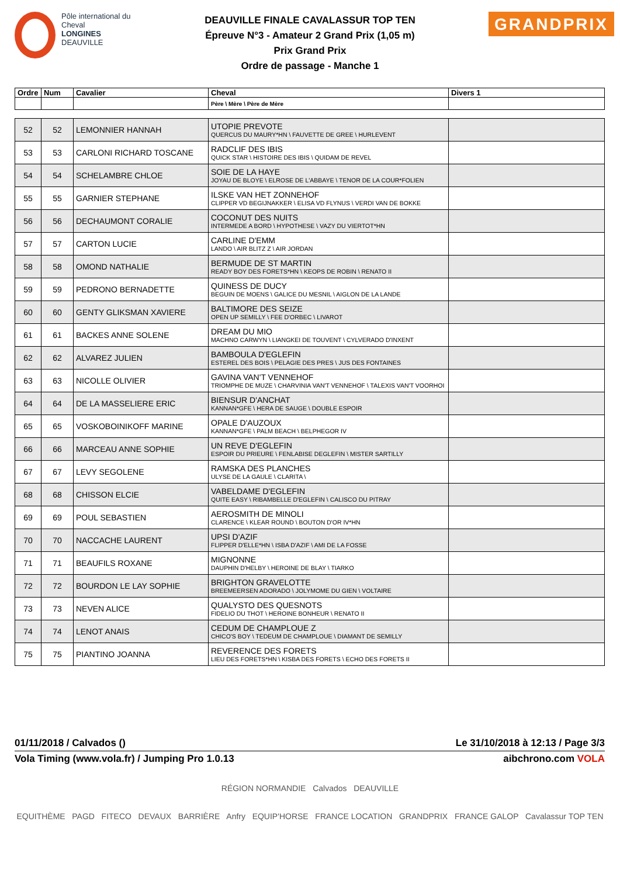Pôle international du Cheval
LONGINES
DEAUVILLE
DEAUVILLE FINALE CAVALASSUR TOP TEN
Épreuve N°3 - Amateur 2 Grand Prix (1,05 m)
Prix Grand Prix
Ordre de passage - Manche 1
GRANDPRIX
| Ordre | Num | Cavalier | Cheval | Divers 1 |
| --- | --- | --- | --- | --- |
| | | | Père \ Mère \ Père de Mère | |
| 52 | 52 | LEMONNIER HANNAH | UTOPIE PREVOTE QUERCUS DU MAURY*HN \ FAUVETTE DE GREE \ HURLEVENT | |
| 53 | 53 | CARLONI RICHARD TOSCANE | RADCLIF DES IBIS QUICK STAR \ HISTOIRE DES IBIS \ QUIDAM DE REVEL | |
| 54 | 54 | SCHELAMBRE CHLOE | SOIE DE LA HAYE JOYAU DE BLOYE \ ELROSE DE L'ABBAYE \ TENOR DE LA COUR*FOLIEN | |
| 55 | 55 | GARNIER STEPHANE | ILSKE VAN HET ZONNEHOF CLIPPER VD BEGIJNAKKER \ ELISA VD FLYNUS \ VERDI VAN DE BOKKE | |
| 56 | 56 | DECHAUMONT CORALIE | COCONUT DES NUITS INTERMEDE A BORD \ HYPOTHESE \ VAZY DU VIERTOT*HN | |
| 57 | 57 | CARTON LUCIE | CARLINE D'EMM LANDO \ AIR BLITZ Z \ AIR JORDAN | |
| 58 | 58 | OMOND NATHALIE | BERMUDE DE ST MARTIN READY BOY DES FORETS*HN \ KEOPS DE ROBIN \ RENATO II | |
| 59 | 59 | PEDRONO BERNADETTE | QUINESS DE DUCY BEGUIN DE MOENS \ GALICE DU MESNIL \ AIGLON DE LA LANDE | |
| 60 | 60 | GENTY GLIKSMAN XAVIERE | BALTIMORE DES SEIZE OPEN UP SEMILLY \ FEE D'ORBEC \ LIVAROT | |
| 61 | 61 | BACKES ANNE SOLENE | DREAM DU MIO MACHNO CARWYN \ LIANGKEI DE TOUVENT \ CYLVERADO D'INXENT | |
| 62 | 62 | ALVAREZ JULIEN | BAMBOULA D'EGLEFIN ESTEREL DES BOIS \ PELAGIE DES PRES \ JUS DES FONTAINES | |
| 63 | 63 | NICOLLE OLIVIER | GAVINA VAN'T VENNEHOF TRIOMPHE DE MUZE \ CHARVINIA VAN'T VENNEHOF \ TALEXIS VAN'T VOORHOI | |
| 64 | 64 | DE LA MASSELIERE ERIC | BIENSUR D'ANCHAT KANNAN*GFE \ HERA DE SAUGE \ DOUBLE ESPOIR | |
| 65 | 65 | VOSKOBOINIKOFF MARINE | OPALE D'AUZOUX KANNAN*GFE \ PALM BEACH \ BELPHEGOR IV | |
| 66 | 66 | MARCEAU ANNE SOPHIE | UN REVE D'EGLEFIN ESPOIR DU PRIEURE \ FENLABISE DEGLEFIN \ MISTER SARTILLY | |
| 67 | 67 | LEVY SEGOLENE | RAMSKA DES PLANCHES ULYSE DE LA GAULE \ CLARITA \ | |
| 68 | 68 | CHISSON ELCIE | VABELDAME D'EGLEFIN QUITE EASY \ RIBAMBELLE D'EGLEFIN \ CALISCO DU PITRAY | |
| 69 | 69 | POUL SEBASTIEN | AEROSMITH DE MINOLI CLARENCE \ KLEAR ROUND \ BOUTON D'OR IV*HN | |
| 70 | 70 | NACCACHE LAURENT | UPSI D'AZIF FLIPPER D'ELLE*HN \ ISBA D'AZIF \ AMI DE LA FOSSE | |
| 71 | 71 | BEAUFILS ROXANE | MIGNONNE DAUPHIN D'HELBY \ HEROINE DE BLAY \ TIARKO | |
| 72 | 72 | BOURDON LE LAY SOPHIE | BRIGHTON GRAVELOTTE BREEMEERSEN ADORADO \ JOLYMOME DU GIEN \ VOLTAIRE | |
| 73 | 73 | NEVEN ALICE | QUALYSTO DES QUESNOTS FIDELIO DU THOT \ HEROINE BONHEUR \ RENATO II | |
| 74 | 74 | LENOT ANAIS | CEDUM DE CHAMPLOUE Z CHICO'S BOY \ TEDEUM DE CHAMPLOUE \ DIAMANT DE SEMILLY | |
| 75 | 75 | PIANTINO JOANNA | REVERENCE DES FORETS LIEU DES FORETS*HN \ KISBA DES FORETS \ ECHO DES FORETS II | |
01/11/2018 / Calvados () Le 31/10/2018 à 12:13 / Page 3/3
Vola Timing (www.vola.fr) / Jumping Pro 1.0.13 aibchrono.com VOLA
RÉGION NORMANDIE Calvados DEAUVILLE
EQUITHÈME PAGD FITECO DEVAUX BARRIÈRE Anfry EQUIP'HORSE FRANCE LOCATION GRANDPRIX FRANCE GALOP Cavalassur TOP TEN